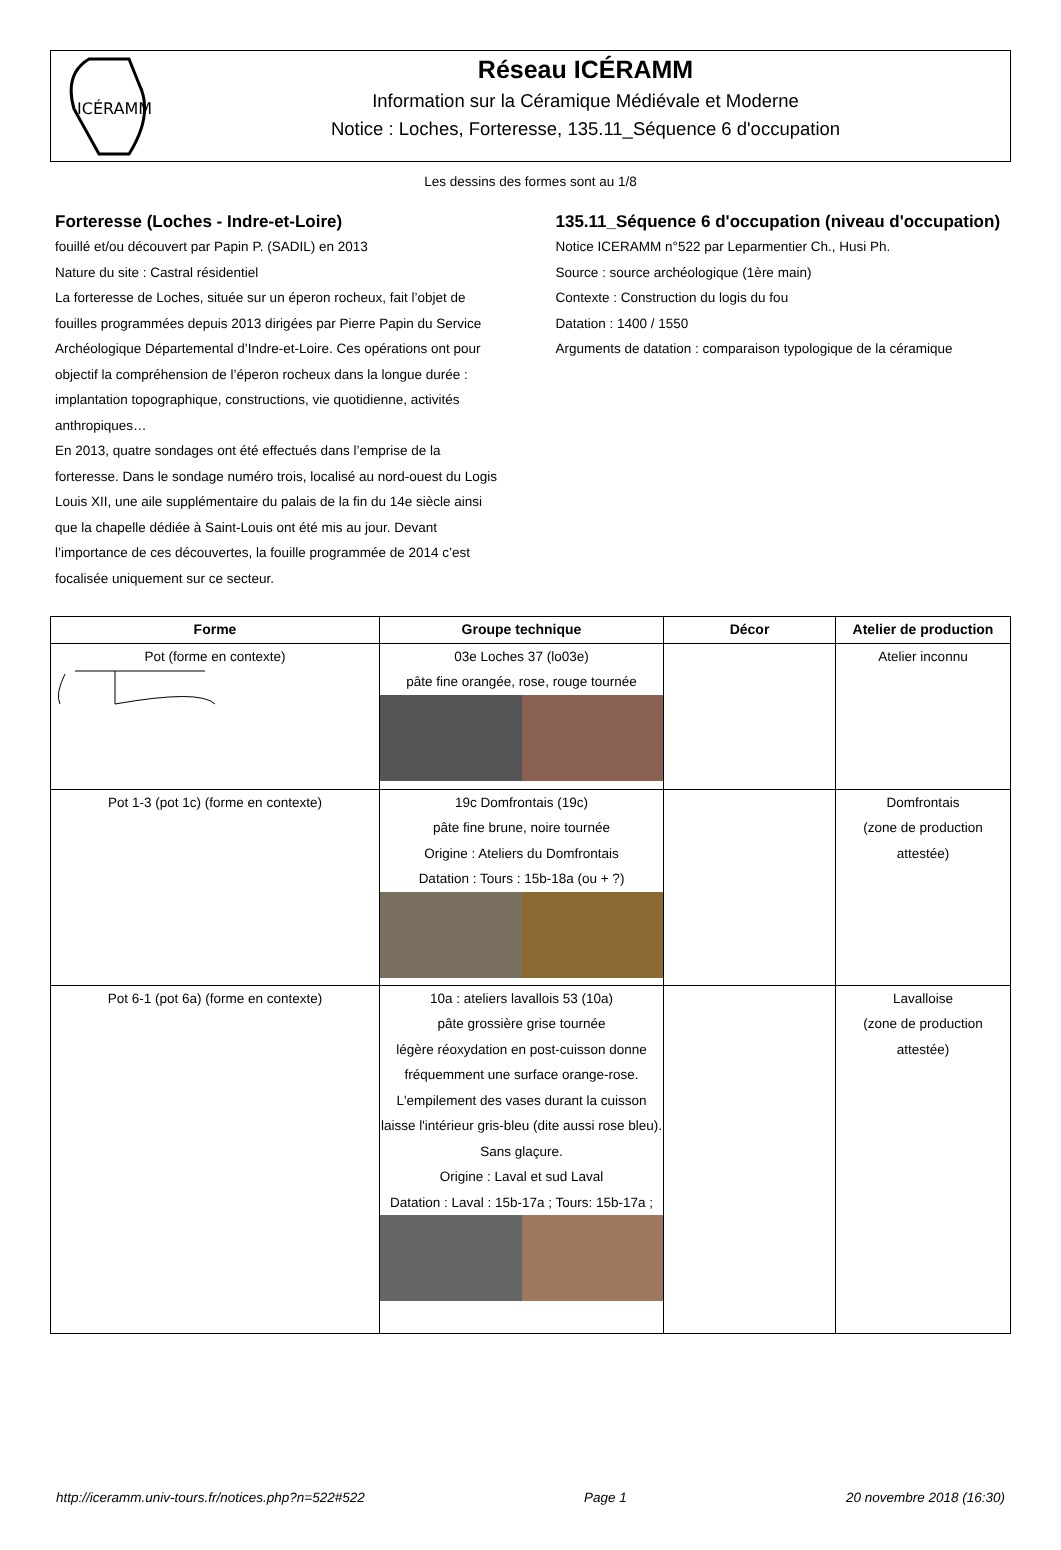ICÉRAMM
Réseau ICÉRAMM
Information sur la Céramique Médiévale et Moderne
Notice : Loches, Forteresse, 135.11_Séquence 6 d'occupation
Les dessins des formes sont au 1/8
Forteresse (Loches - Indre-et-Loire)
fouillé et/ou découvert par Papin P. (SADIL) en 2013
Nature du site : Castral résidentiel
La forteresse de Loches, située sur un éperon rocheux, fait l’objet de fouilles programmées depuis 2013 dirigées par Pierre Papin du Service Archéologique Départemental d’Indre-et-Loire. Ces opérations ont pour objectif la compréhension de l’éperon rocheux dans la longue durée : implantation topographique, constructions, vie quotidienne, activités anthropiques…
En 2013, quatre sondages ont été effectués dans l’emprise de la forteresse. Dans le sondage numéro trois, localisé au nord-ouest du Logis Louis XII, une aile supplémentaire du palais de la fin du 14e siècle ainsi que la chapelle dédiée à Saint-Louis ont été mis au jour. Devant l’importance de ces découvertes, la fouille programmée de 2014 c’est focalisée uniquement sur ce secteur.
135.11_Séquence 6 d'occupation (niveau d'occupation)
Notice ICERAMM n°522 par Leparmentier Ch., Husi Ph.
Source : source archéologique (1ère main)
Contexte : Construction du logis du fou
Datation : 1400 / 1550
Arguments de datation : comparaison typologique de la céramique
| Forme | Groupe technique | Décor | Atelier de production |
| --- | --- | --- | --- |
| Pot (forme en contexte) | 03e Loches 37 (lo03e) pâte fine orangée, rose, rouge tournée | | Atelier inconnu |
| Pot 1-3 (pot 1c) (forme en contexte) | 19c Domfrontais (19c) pâte fine brune, noire tournée Origine : Ateliers du Domfrontais Datation : Tours : 15b-18a (ou + ?) | | Domfrontais (zone de production attestée) |
| Pot 6-1 (pot 6a) (forme en contexte) | 10a : ateliers lavallois 53 (10a) pâte grossière grise tournée légère réoxydation en post-cuisson donne fréquemment une surface orange-rose. L'empilement des vases durant la cuisson laisse l'intérieur gris-bleu (dite aussi rose bleu). Sans glaçure. Origine : Laval et sud Laval Datation : Laval : 15b-17a ; Tours: 15b-17a ; | | Lavalloise (zone de production attestée) |
http://iceramm.univ-tours.fr/notices.php?n=522#522 Page 1 20 novembre 2018 (16:30)